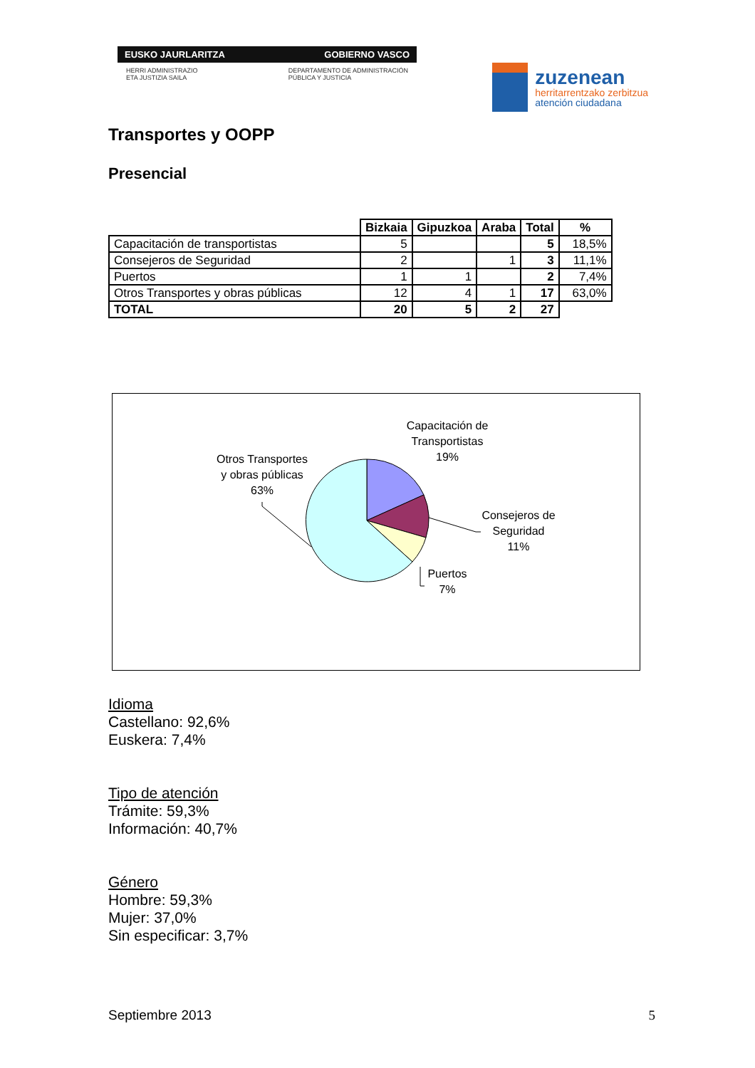EUSKO JAURLARITZA GOBIERNO VASCO
HERRI ADMINISTRAZIO
ETA JUSTIZIA SAILA DEPARTAMENTO DE ADMINISTRACIÓN
PÚBLICA Y JUSTICIA
zuzenean
herritarrentzako zerbitzua
atención ciudadana
Transportes y OOPP
Presencial
| | Bizkaia | Gipuzkoa | Araba | Total | % |
| --- | --- | --- | --- | --- | --- |
| Capacitación de transportistas | 5 | | | 5 | 18,5% |
| Consejeros de Seguridad | 2 | | 1 | 3 | 11,1% |
| Puertos | 1 | 1 | | 2 | 7,4% |
| Otros Transportes y obras públicas | 12 | 4 | 1 | 17 | 63,0% |
| TOTAL | 20 | 5 | 2 | 27 | |
Capacitación de
Transportistas
19%
Otros Transportes
y obras públicas
63%
Consejeros de
Seguridad
11%
Puertos
7%
Idioma
Castellano: 92,6%
Euskera: 7,4%
Tipo de atención
Trámite: 59,3%
Información: 40,7%
Género
Hombre: 59,3%
Mujer: 37,0%
Sin especificar: 3,7%
Septiembre 2013 5